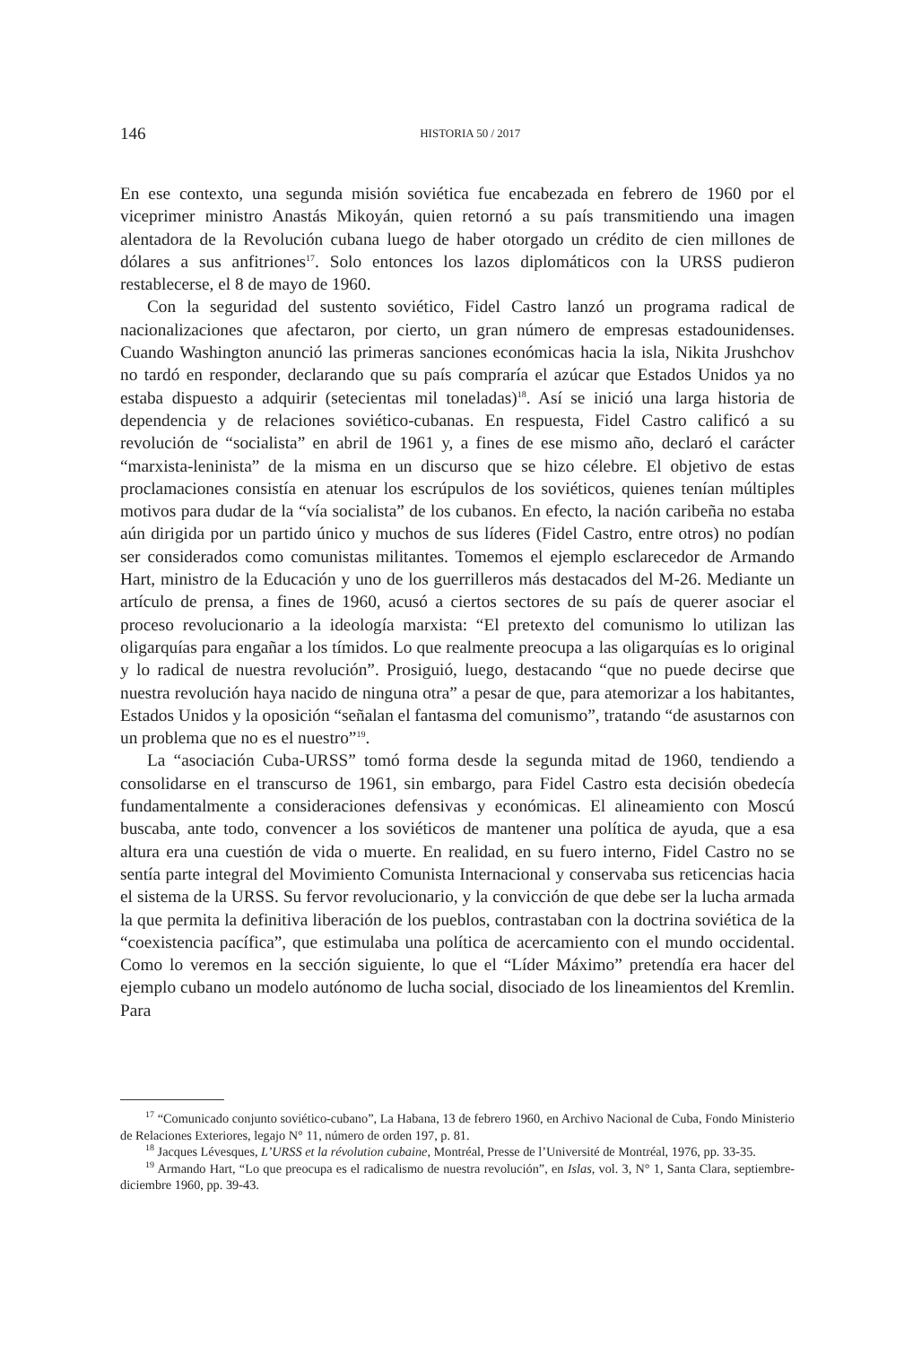146
HISTORIA 50 / 2017
En ese contexto, una segunda misión soviética fue encabezada en febrero de 1960 por el viceprimer ministro Anastás Mikoyán, quien retornó a su país transmitiendo una imagen alentadora de la Revolución cubana luego de haber otorgado un crédito de cien millones de dólares a sus anfitriones<sup>17</sup>. Solo entonces los lazos diplomáticos con la URSS pudieron restablecerse, el 8 de mayo de 1960.
Con la seguridad del sustento soviético, Fidel Castro lanzó un programa radical de nacionalizaciones que afectaron, por cierto, un gran número de empresas estadounidenses. Cuando Washington anunció las primeras sanciones económicas hacia la isla, Nikita Jrushchov no tardó en responder, declarando que su país compraría el azúcar que Estados Unidos ya no estaba dispuesto a adquirir (setecientas mil toneladas)<sup>18</sup>. Así se inició una larga historia de dependencia y de relaciones soviético-cubanas. En respuesta, Fidel Castro calificó a su revolución de “socialista” en abril de 1961 y, a fines de ese mismo año, declaró el carácter “marxista-leninista” de la misma en un discurso que se hizo célebre. El objetivo de estas proclamaciones consistía en atenuar los escrúpulos de los soviéticos, quienes tenían múltiples motivos para dudar de la “vía socialista” de los cubanos. En efecto, la nación caribeña no estaba aún dirigida por un partido único y muchos de sus líderes (Fidel Castro, entre otros) no podían ser considerados como comunistas militantes. Tomemos el ejemplo esclarecedor de Armando Hart, ministro de la Educación y uno de los guerrilleros más destacados del M-26. Mediante un artículo de prensa, a fines de 1960, acusó a ciertos sectores de su país de querer asociar el proceso revolucionario a la ideología marxista: “El pretexto del comunismo lo utilizan las oligarquías para engañar a los tímidos. Lo que realmente preocupa a las oligarquías es lo original y lo radical de nuestra revolución”. Prosiguió, luego, destacando “que no puede decirse que nuestra revolución haya nacido de ninguna otra” a pesar de que, para atemorizar a los habitantes, Estados Unidos y la oposición “señalan el fantasma del comunismo”, tratando “de asustarnos con un problema que no es el nuestro”<sup>19</sup>.
La “asociación Cuba-URSS” tomó forma desde la segunda mitad de 1960, tendiendo a consolidarse en el transcurso de 1961, sin embargo, para Fidel Castro esta decisión obedecía fundamentalmente a consideraciones defensivas y económicas. El alineamiento con Moscú buscaba, ante todo, convencer a los soviéticos de mantener una política de ayuda, que a esa altura era una cuestión de vida o muerte. En realidad, en su fuero interno, Fidel Castro no se sentía parte integral del Movimiento Comunista Internacional y conservaba sus reticencias hacia el sistema de la URSS. Su fervor revolucionario, y la convicción de que debe ser la lucha armada la que permita la definitiva liberación de los pueblos, contrastaban con la doctrina soviética de la “coexistencia pacífica”, que estimulaba una política de acercamiento con el mundo occidental. Como lo veremos en la sección siguiente, lo que el “Líder Máximo” pretendía era hacer del ejemplo cubano un modelo autónomo de lucha social, disociado de los lineamientos del Kremlin. Para
<sup>17</sup> “Comunicado conjunto soviético-cubano”, La Habana, 13 de febrero 1960, en Archivo Nacional de Cuba, Fondo Ministerio de Relaciones Exteriores, legajo N° 11, número de orden 197, p. 81.
<sup>18</sup> Jacques Lévesques, L’URSS et la révolution cubaine, Montréal, Presse de l’Université de Montréal, 1976, pp. 33-35.
<sup>19</sup> Armando Hart, “Lo que preocupa es el radicalismo de nuestra revolución”, en Islas, vol. 3, N° 1, Santa Clara, septiembre-diciembre 1960, pp. 39-43.